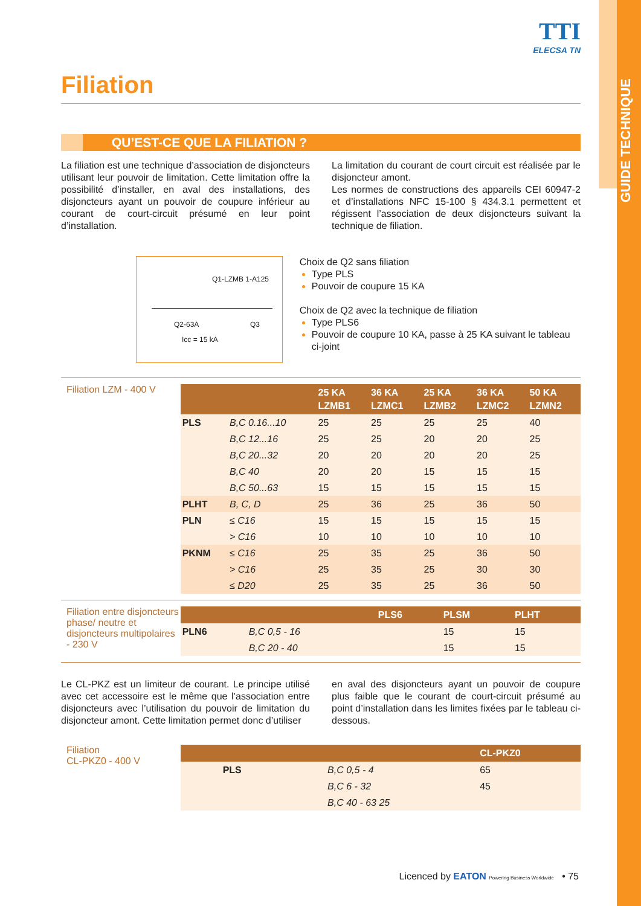GUIDE TECHNIQUE
TTI
ELECSA TN
Filiation
QU’EST-CE QUE LA FILIATION ?
La filiation est une technique d’association de disjoncteurs utilisant leur pouvoir de limitation. Cette limitation offre la possibilité d’installer, en aval des installations, des disjoncteurs ayant un pouvoir de coupure inférieur au courant de court-circuit présumé en leur point d’installation.
La limitation du courant de court circuit est réalisée par le disjoncteur amont.
Les normes de constructions des appareils CEI 60947-2 et d’installations NFC 15-100 § 434.3.1 permettent et régissent l’association de deux disjoncteurs suivant la technique de filiation.
Q1-LZMB 1-A125
Q2-63A Q3
Icc = 15 kA
Choix de Q2 sans filiation
Type PLS
Pouvoir de coupure 15 KA
Choix de Q2 avec la technique de filiation
Type PLS6
Pouvoir de coupure 10 KA, passe à 25 KA suivant le tableau ci-joint
Filiation LZM - 400 V
| | | 25 KA LZMB1 | 36 KA LZMC1 | 25 KA LZMB2 | 36 KA LZMC2 | 50 KA LZMN2 |
| --- | --- | --- | --- | --- | --- | --- |
| PLS | B,C 0.16...10 | 25 | 25 | 25 | 25 | 40 |
| | B,C 12...16 | 25 | 25 | 20 | 20 | 25 |
| | B,C 20...32 | 20 | 20 | 20 | 20 | 25 |
| | B,C 40 | 20 | 20 | 15 | 15 | 15 |
| | B,C 50...63 | 15 | 15 | 15 | 15 | 15 |
| PLHT | B, C, D | 25 | 36 | 25 | 36 | 50 |
| PLN | ≤ C16 | 15 | 15 | 15 | 15 | 15 |
| | > C16 | 10 | 10 | 10 | 10 | 10 |
| PKNM | ≤ C16 | 25 | 35 | 25 | 36 | 50 |
| | > C16 | 25 | 35 | 25 | 30 | 30 |
| | ≤ D20 | 25 | 35 | 25 | 36 | 50 |
Filiation entre disjoncteurs phase/ neutre et disjoncteurs multipolaires - 230 V
| | | PLS6 | PLSM | PLHT |
| --- | --- | --- | --- | --- |
| PLN6 | B,C 0,5 - 16 | | 15 | 15 |
| | B,C 20 - 40 | | 15 | 15 |
Le CL-PKZ est un limiteur de courant. Le principe utilisé avec cet accessoire est le même que l’association entre disjoncteurs avec l’utilisation du pouvoir de limitation du disjoncteur amont. Cette limitation permet donc d’utiliser
en aval des disjoncteurs ayant un pouvoir de coupure plus faible que le courant de court-circuit présumé au point d’installation dans les limites fixées par le tableau ci-dessous.
Filiation
CL-PKZ0 - 400 V
| | | CL-PKZ0 |
| --- | --- | --- |
| PLS | B,C 0,5 - 4 | 65 |
| | B,C 6 - 32 | 45 |
| | B,C 40 - 63 25 | |
Licenced by EATON Powering Business Worldwide • 75